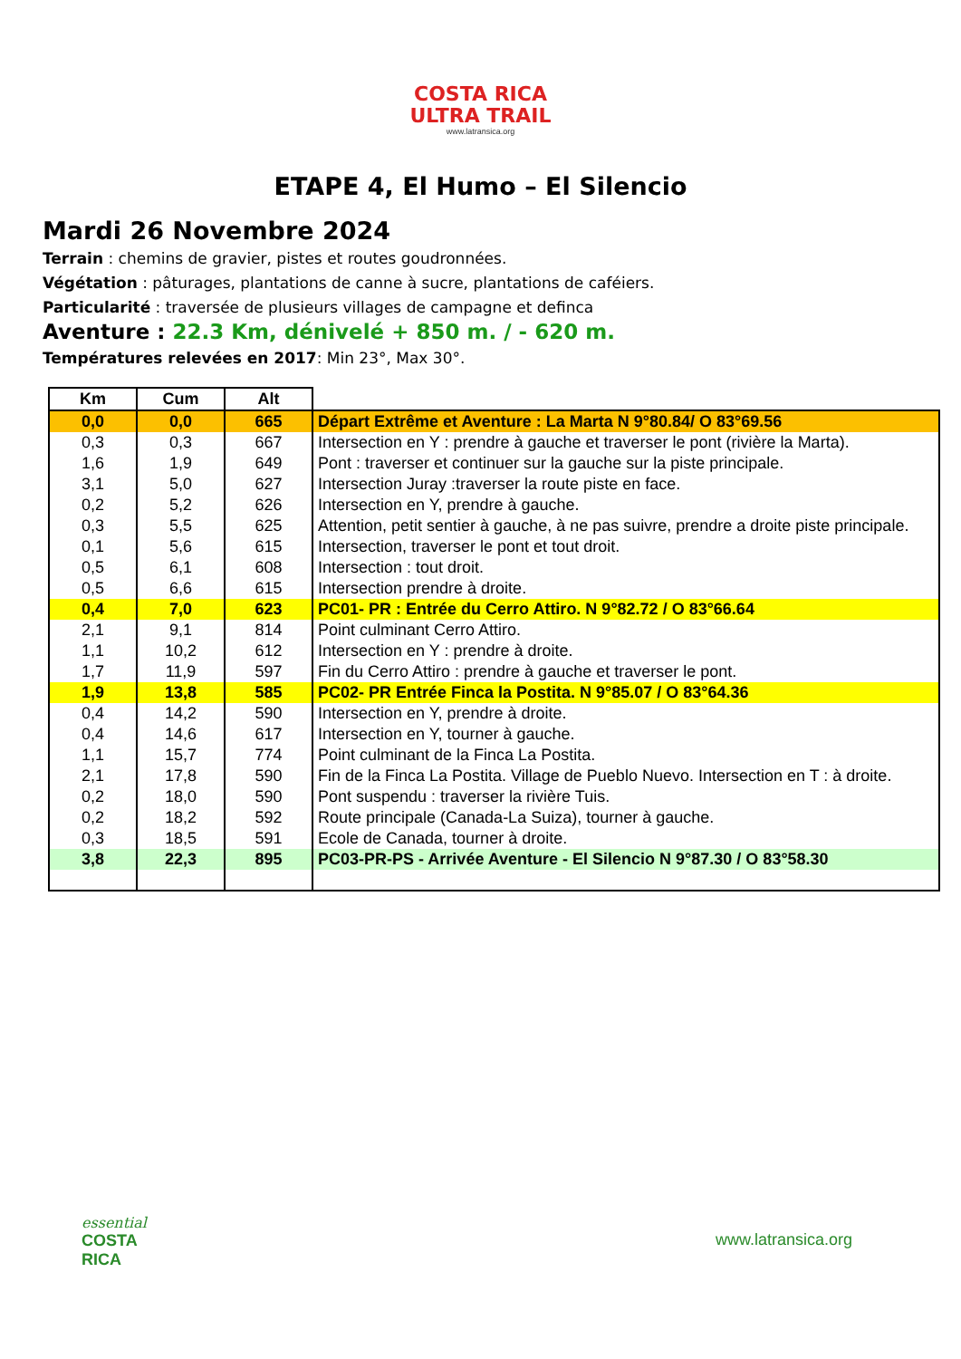COSTA RICA
ULTRA TRAIL
www.latransica.org
ETAPE 4, El Humo – El Silencio
Mardi 26 Novembre 2024
Terrain : chemins de gravier, pistes et routes goudronnées.
Végétation : pâturages, plantations de canne à sucre, plantations de caféiers.
Particularité : traversée de plusieurs villages de campagne et definca
Aventure : 22.3 Km, dénivelé + 850 m. / - 620 m.
Températures relevées en 2017: Min 23°, Max 30°.
| Km | Cum | Alt | |
| --- | --- | --- | --- |
| 0,0 | 0,0 | 665 | Départ Extrême et Aventure : La Marta N 9°80.84/ O 83°69.56 |
| 0,3 | 0,3 | 667 | Intersection en Y : prendre à gauche et traverser le pont (rivière la Marta). |
| 1,6 | 1,9 | 649 | Pont : traverser et continuer sur la gauche sur la piste principale. |
| 3,1 | 5,0 | 627 | Intersection Juray :traverser la route piste en face. |
| 0,2 | 5,2 | 626 | Intersection en Y, prendre à gauche. |
| 0,3 | 5,5 | 625 | Attention, petit sentier à gauche, à ne pas suivre, prendre a droite piste principale. |
| 0,1 | 5,6 | 615 | Intersection, traverser le pont et tout droit. |
| 0,5 | 6,1 | 608 | Intersection : tout droit. |
| 0,5 | 6,6 | 615 | Intersection prendre à droite. |
| 0,4 | 7,0 | 623 | PC01- PR : Entrée du Cerro Attiro. N 9°82.72 / O 83°66.64 |
| 2,1 | 9,1 | 814 | Point culminant Cerro Attiro. |
| 1,1 | 10,2 | 612 | Intersection en Y : prendre à droite. |
| 1,7 | 11,9 | 597 | Fin du Cerro Attiro : prendre à gauche et traverser le pont. |
| 1,9 | 13,8 | 585 | PC02- PR Entrée Finca la Postita. N 9°85.07 / O 83°64.36 |
| 0,4 | 14,2 | 590 | Intersection en Y, prendre à droite. |
| 0,4 | 14,6 | 617 | Intersection en Y, tourner à gauche. |
| 1,1 | 15,7 | 774 | Point culminant de la Finca La Postita. |
| 2,1 | 17,8 | 590 | Fin de la Finca La Postita. Village de Pueblo Nuevo. Intersection en T : à droite. |
| 0,2 | 18,0 | 590 | Pont suspendu : traverser la rivière Tuis. |
| 0,2 | 18,2 | 592 | Route principale (Canada-La Suiza), tourner à gauche. |
| 0,3 | 18,5 | 591 | Ecole de Canada, tourner à droite. |
| 3,8 | 22,3 | 895 | PC03-PR-PS - Arrivée Aventure - El Silencio N 9°87.30 / O 83°58.30 |
essential
COSTA
RICA
www.latransica.org